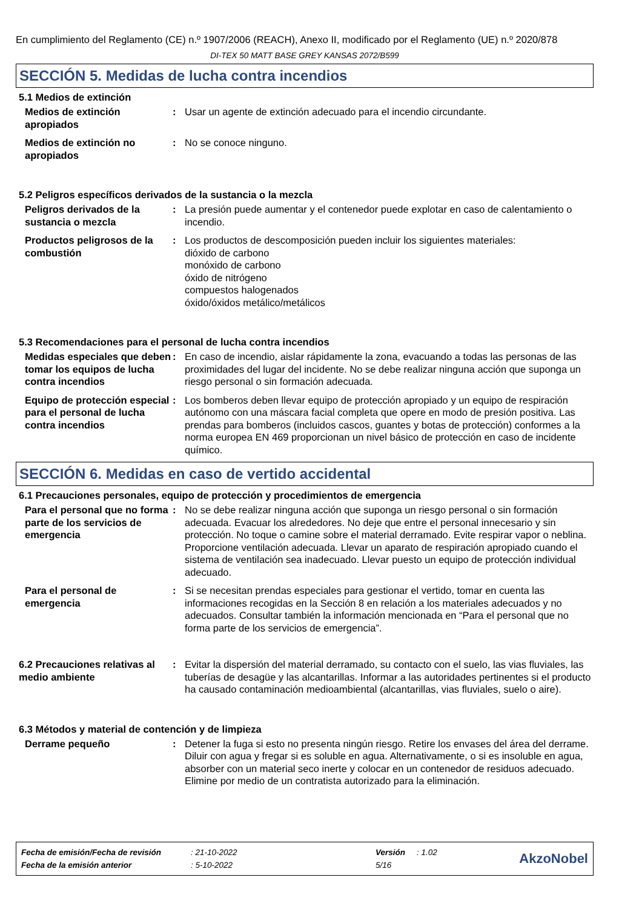En cumplimiento del Reglamento (CE) n.º 1907/2006 (REACH), Anexo II, modificado por el Reglamento (UE) n.º 2020/878
DI-TEX 50 MATT BASE GREY KANSAS 2072/B599
SECCIÓN 5. Medidas de lucha contra incendios
5.1 Medios de extinción
Medios de extinción apropiados
: Usar un agente de extinción adecuado para el incendio circundante.
Medios de extinción no apropiados
: No se conoce ninguno.
5.2 Peligros específicos derivados de la sustancia o la mezcla
Peligros derivados de la sustancia o mezcla
: La presión puede aumentar y el contenedor puede explotar en caso de calentamiento o incendio.
Productos peligrosos de la combustión
: Los productos de descomposición pueden incluir los siguientes materiales:
dióxido de carbono
monóxido de carbono
óxido de nitrógeno
compuestos halogenados
óxido/óxidos metálico/metálicos
5.3 Recomendaciones para el personal de lucha contra incendios
Medidas especiales que deben tomar los equipos de lucha contra incendios
: En caso de incendio, aislar rápidamente la zona, evacuando a todas las personas de las proximidades del lugar del incidente. No se debe realizar ninguna acción que suponga un riesgo personal o sin formación adecuada.
Equipo de protección especial para el personal de lucha contra incendios
: Los bomberos deben llevar equipo de protección apropiado y un equipo de respiración autónomo con una máscara facial completa que opere en modo de presión positiva. Las prendas para bomberos (incluidos cascos, guantes y botas de protección) conformes a la norma europea EN 469 proporcionan un nivel básico de protección en caso de incidente químico.
SECCIÓN 6. Medidas en caso de vertido accidental
6.1 Precauciones personales, equipo de protección y procedimientos de emergencia
Para el personal que no forma parte de los servicios de emergencia
: No se debe realizar ninguna acción que suponga un riesgo personal o sin formación adecuada. Evacuar los alrededores. No deje que entre el personal innecesario y sin protección. No toque o camine sobre el material derramado. Evite respirar vapor o neblina. Proporcione ventilación adecuada. Llevar un aparato de respiración apropiado cuando el sistema de ventilación sea inadecuado. Llevar puesto un equipo de protección individual adecuado.
Para el personal de emergencia
: Si se necesitan prendas especiales para gestionar el vertido, tomar en cuenta las informaciones recogidas en la Sección 8 en relación a los materiales adecuados y no adecuados. Consultar también la información mencionada en “Para el personal que no forma parte de los servicios de emergencia”.
6.2 Precauciones relativas al medio ambiente
: Evitar la dispersión del material derramado, su contacto con el suelo, las vias fluviales, las tuberías de desagüe y las alcantarillas. Informar a las autoridades pertinentes si el producto ha causado contaminación medioambiental (alcantarillas, vias fluviales, suelo o aire).
6.3 Métodos y material de contención y de limpieza
Derrame pequeño : Detener la fuga si esto no presenta ningún riesgo. Retire los envases del área del derrame. Diluir con agua y fregar si es soluble en agua. Alternativamente, o si es insoluble en agua, absorber con un material seco inerte y colocar en un contenedor de residuos adecuado. Elimine por medio de un contratista autorizado para la eliminación.
| Fecha de emisión/Fecha de revisión | : 21-10-2022 | Versión | : 1.02 |
| Fecha de la emisión anterior | : 5-10-2022 | 5/16 | |
AkzoNobel